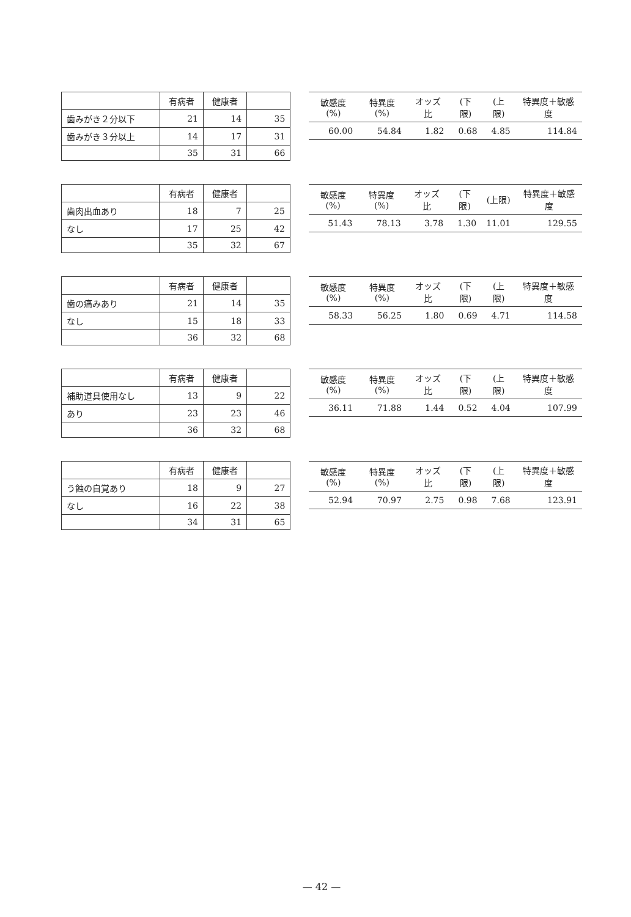| | 有病者 | 健康者 | |
| --- | --- | --- | --- |
| 歯みがき２分以下 | 21 | 14 | 35 |
| 歯みがき３分以上 | 14 | 17 | 31 |
| | 35 | 31 | 66 |
| 敏感度(%) | 特異度(%) | オッズ比 | (下限) | (上限) | 特異度＋敏感度 |
| --- | --- | --- | --- | --- | --- |
| 60.00 | 54.84 | 1.82 | 0.68 | 4.85 | 114.84 |
| | 有病者 | 健康者 | |
| --- | --- | --- | --- |
| 歯肉出血あり | 18 | 7 | 25 |
| なし | 17 | 25 | 42 |
| | 35 | 32 | 67 |
| 敏感度(%) | 特異度(%) | オッズ比 | (下限) | (上限) | 特異度＋敏感度 |
| --- | --- | --- | --- | --- | --- |
| 51.43 | 78.13 | 3.78 | 1.30 | 11.01 | 129.55 |
| | 有病者 | 健康者 | |
| --- | --- | --- | --- |
| 歯の痛みあり | 21 | 14 | 35 |
| なし | 15 | 18 | 33 |
| | 36 | 32 | 68 |
| 敏感度(%) | 特異度(%) | オッズ比 | (下限) | (上限) | 特異度＋敏感度 |
| --- | --- | --- | --- | --- | --- |
| 58.33 | 56.25 | 1.80 | 0.69 | 4.71 | 114.58 |
| | 有病者 | 健康者 | |
| --- | --- | --- | --- |
| 補助道具使用なし | 13 | 9 | 22 |
| あり | 23 | 23 | 46 |
| | 36 | 32 | 68 |
| 敏感度(%) | 特異度(%) | オッズ比 | (下限) | (上限) | 特異度＋敏感度 |
| --- | --- | --- | --- | --- | --- |
| 36.11 | 71.88 | 1.44 | 0.52 | 4.04 | 107.99 |
| | 有病者 | 健康者 | |
| --- | --- | --- | --- |
| う蝕の自覚あり | 18 | 9 | 27 |
| なし | 16 | 22 | 38 |
| | 34 | 31 | 65 |
| 敏感度(%) | 特異度(%) | オッズ比 | (下限) | (上限) | 特異度＋敏感度 |
| --- | --- | --- | --- | --- | --- |
| 52.94 | 70.97 | 2.75 | 0.98 | 7.68 | 123.91 |
— 42 —